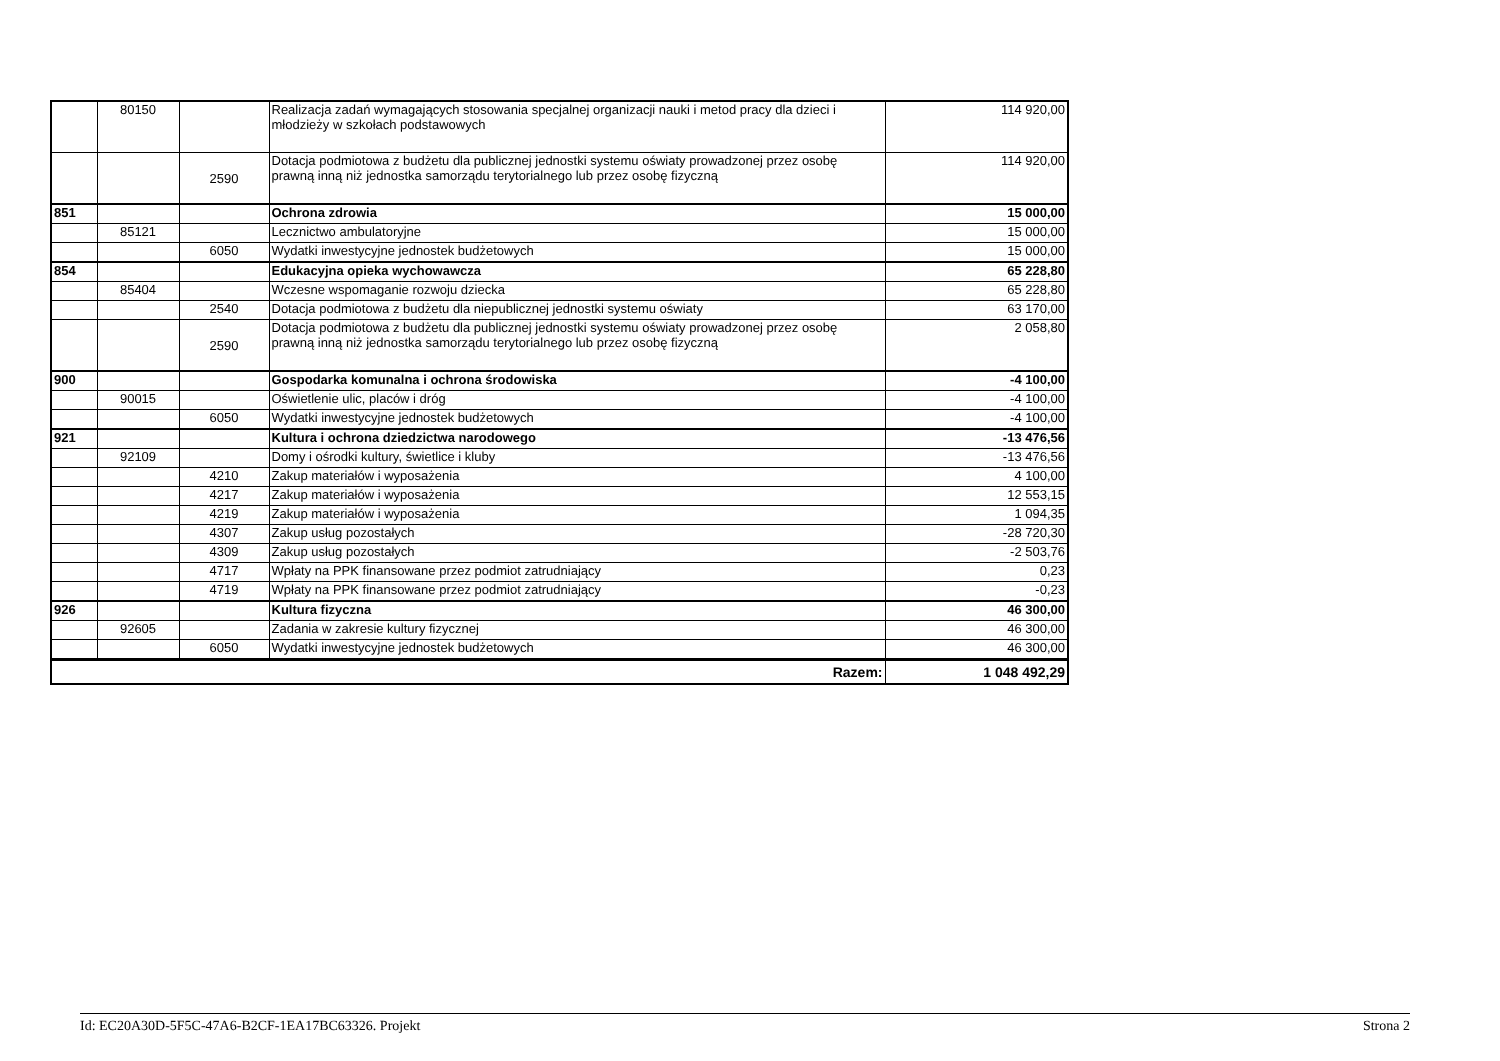| | 80150 | | Realizacja zadań wymagających stosowania specjalnej organizacji nauki i metod pracy dla dzieci i młodzieży w szkołach podstawowych | 114 920,00 |
| | | 2590 | Dotacja podmiotowa z budżetu dla publicznej jednostki systemu oświaty prowadzonej przez osobę prawną inną niż jednostka samorządu terytorialnego lub przez osobę fizyczną | 114 920,00 |
| 851 | | | Ochrona zdrowia | 15 000,00 |
| | 85121 | | Lecznictwo ambulatoryjne | 15 000,00 |
| | | 6050 | Wydatki inwestycyjne jednostek budżetowych | 15 000,00 |
| 854 | | | Edukacyjna opieka wychowawcza | 65 228,80 |
| | 85404 | | Wczesne wspomaganie rozwoju dziecka | 65 228,80 |
| | | 2540 | Dotacja podmiotowa z budżetu dla niepublicznej jednostki systemu oświaty | 63 170,00 |
| | | 2590 | Dotacja podmiotowa z budżetu dla publicznej jednostki systemu oświaty prowadzonej przez osobę prawną inną niż jednostka samorządu terytorialnego lub przez osobę fizyczną | 2 058,80 |
| 900 | | | Gospodarka komunalna i ochrona środowiska | -4 100,00 |
| | 90015 | | Oświetlenie ulic, placów i dróg | -4 100,00 |
| | | 6050 | Wydatki inwestycyjne jednostek budżetowych | -4 100,00 |
| 921 | | | Kultura i ochrona dziedzictwa narodowego | -13 476,56 |
| | 92109 | | Domy i ośrodki kultury, świetlice i kluby | -13 476,56 |
| | | 4210 | Zakup materiałów i wyposażenia | 4 100,00 |
| | | 4217 | Zakup materiałów i wyposażenia | 12 553,15 |
| | | 4219 | Zakup materiałów i wyposażenia | 1 094,35 |
| | | 4307 | Zakup usług pozostałych | -28 720,30 |
| | | 4309 | Zakup usług pozostałych | -2 503,76 |
| | | 4717 | Wpłaty na PPK finansowane przez podmiot zatrudniający | 0,23 |
| | | 4719 | Wpłaty na PPK finansowane przez podmiot zatrudniający | -0,23 |
| 926 | | | Kultura fizyczna | 46 300,00 |
| | 92605 | | Zadania w zakresie kultury fizycznej | 46 300,00 |
| | | 6050 | Wydatki inwestycyjne jednostek budżetowych | 46 300,00 |
| Razem: | | | | 1 048 492,29 |
Id: EC20A30D-5F5C-47A6-B2CF-1EA17BC63326. Projekt Strona 2